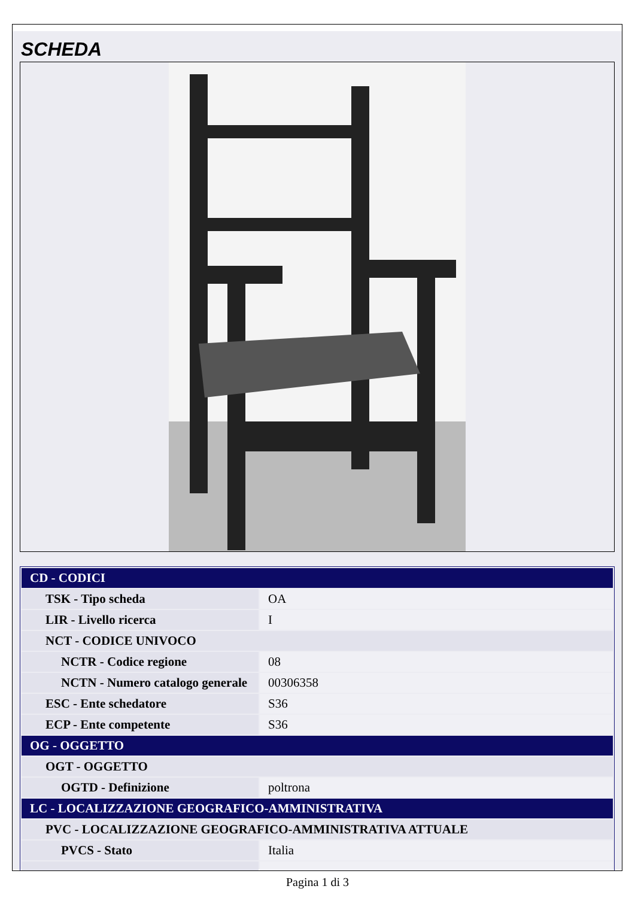SCHEDA
| CD - CODICI | |
| TSK - Tipo scheda | OA |
| LIR - Livello ricerca | I |
| NCT - CODICE UNIVOCO | |
| NCTR - Codice regione | 08 |
| NCTN - Numero catalogo generale | 00306358 |
| ESC - Ente schedatore | S36 |
| ECP - Ente competente | S36 |
| OG - OGGETTO | |
| OGT - OGGETTO | |
| OGTD - Definizione | poltrona |
| LC - LOCALIZZAZIONE GEOGRAFICO-AMMINISTRATIVA | |
| PVC - LOCALIZZAZIONE GEOGRAFICO-AMMINISTRATIVA ATTUALE | |
| PVCS - Stato | Italia |
Pagina 1 di 3